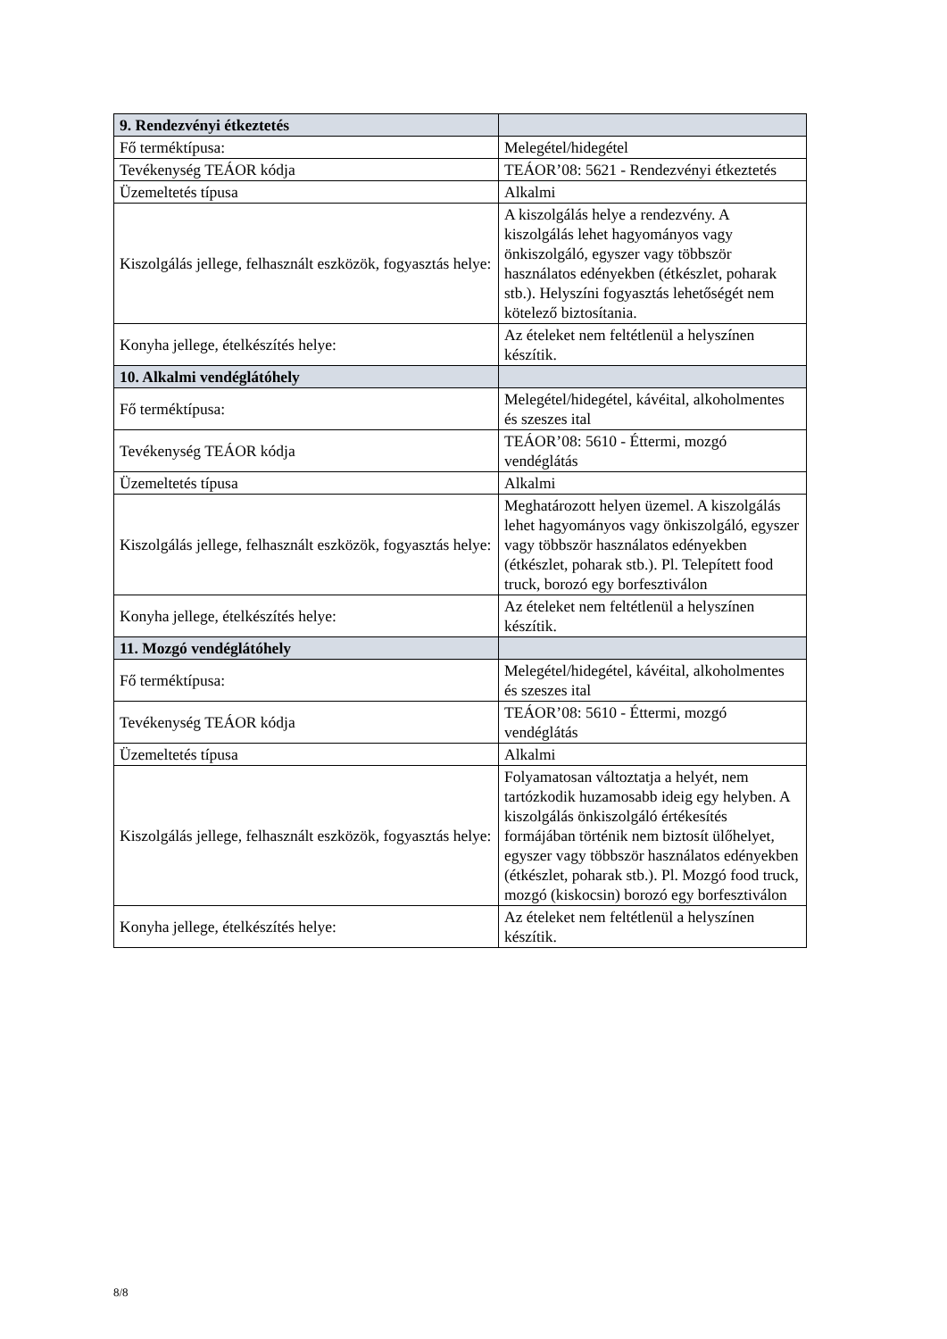| 9. Rendezvényi étkeztetés | |
| --- | --- |
| Fő terméktípusa: | Melegétel/hidegétel |
| Tevékenység TEÁOR kódja | TEÁOR’08: 5621 - Rendezvényi étkeztetés |
| Üzemeltetés típusa | Alkalmi |
| Kiszolgálás jellege, felhasznált eszközök, fogyasztás helye: | A kiszolgálás helye a rendezvény. A kiszolgálás lehet hagyományos vagy önkiszolgáló, egyszer vagy többször használatos edényekben (étkészlet, poharak stb.). Helyszíni fogyasztás lehetőségét nem kötelező biztosítania. |
| Konyha jellege, ételkészítés helye: | Az ételeket nem feltétlenül a helyszínen készítik. |
| 10. Alkalmi vendéglátóhely | |
| Fő terméktípusa: | Melegétel/hidegétel, kávéital, alkoholmentes és szeszes ital |
| Tevékenység TEÁOR kódja | TEÁOR’08: 5610 - Éttermi, mozgó vendéglátás |
| Üzemeltetés típusa | Alkalmi |
| Kiszolgálás jellege, felhasznált eszközök, fogyasztás helye: | Meghatározott helyen üzemel. A kiszolgálás lehet hagyományos vagy önkiszolgáló, egyszer vagy többször használatos edényekben (étkészlet, poharak stb.). Pl. Telepített food truck, borozó egy borfesztiválon |
| Konyha jellege, ételkészítés helye: | Az ételeket nem feltétlenül a helyszínen készítik. |
| 11. Mozgó vendéglátóhely | |
| Fő terméktípusa: | Melegétel/hidegétel, kávéital, alkoholmentes és szeszes ital |
| Tevékenység TEÁOR kódja | TEÁOR’08: 5610 - Éttermi, mozgó vendéglátás |
| Üzemeltetés típusa | Alkalmi |
| Kiszolgálás jellege, felhasznált eszközök, fogyasztás helye: | Folyamatosan változtatja a helyét, nem tartózkodik huzamosabb ideig egy helyben. A kiszolgálás önkiszolgáló értékesítés formájában történik nem biztosít ülőhelyet, egyszer vagy többször használatos edényekben (étkészlet, poharak stb.). Pl. Mozgó food truck, mozgó (kiskocsin) borozó egy borfesztiválon |
| Konyha jellege, ételkészítés helye: | Az ételeket nem feltétlenül a helyszínen készítik. |
8/8